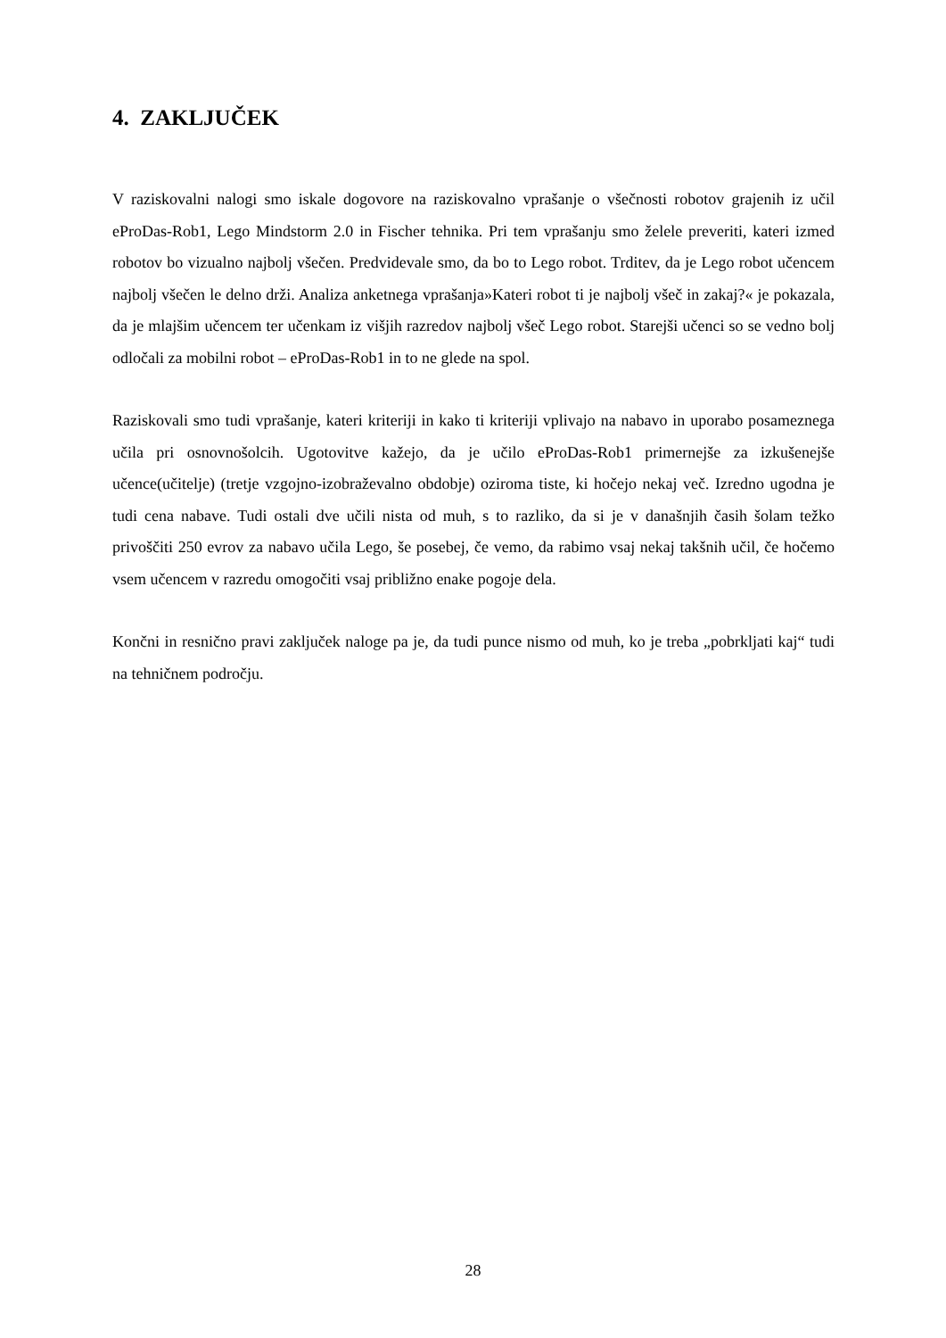4. ZAKLJUČEK
V raziskovalni nalogi smo iskale dogovore na raziskovalno vprašanje o všečnosti robotov grajenih iz učil eProDas-Rob1, Lego Mindstorm 2.0 in Fischer tehnika. Pri tem vprašanju smo želele preveriti, kateri izmed robotov bo vizualno najbolj všečen. Predvidevale smo, da bo to Lego robot. Trditev, da je Lego robot učencem najbolj všečen le delno drži. Analiza anketnega vprašanja»Kateri robot ti je najbolj všeč in zakaj?« je pokazala, da je mlajšim učencem ter učenkam iz višjih razredov najbolj všeč Lego robot. Starejši učenci so se vedno bolj odločali za mobilni robot – eProDas-Rob1 in to ne glede na spol.
Raziskovali smo tudi vprašanje, kateri kriteriji in kako ti kriteriji vplivajo na nabavo in uporabo posameznega učila pri osnovnošolcih. Ugotovitve kažejo, da je učilo eProDas-Rob1 primernejše za izkušenejše učence(učitelje) (tretje vzgojno-izobraževalno obdobje) oziroma tiste, ki hočejo nekaj več. Izredno ugodna je tudi cena nabave. Tudi ostali dve učili nista od muh, s to razliko, da si je v današnjih časih šolam težko privoščiti 250 evrov za nabavo učila Lego, še posebej, če vemo, da rabimo vsaj nekaj takšnih učil, če hočemo vsem učencem v razredu omogočiti vsaj približno enake pogoje dela.
Končni in resnično pravi zaključek naloge pa je, da tudi punce nismo od muh, ko je treba „pobrkljati kaj“ tudi na tehničnem področju.
28